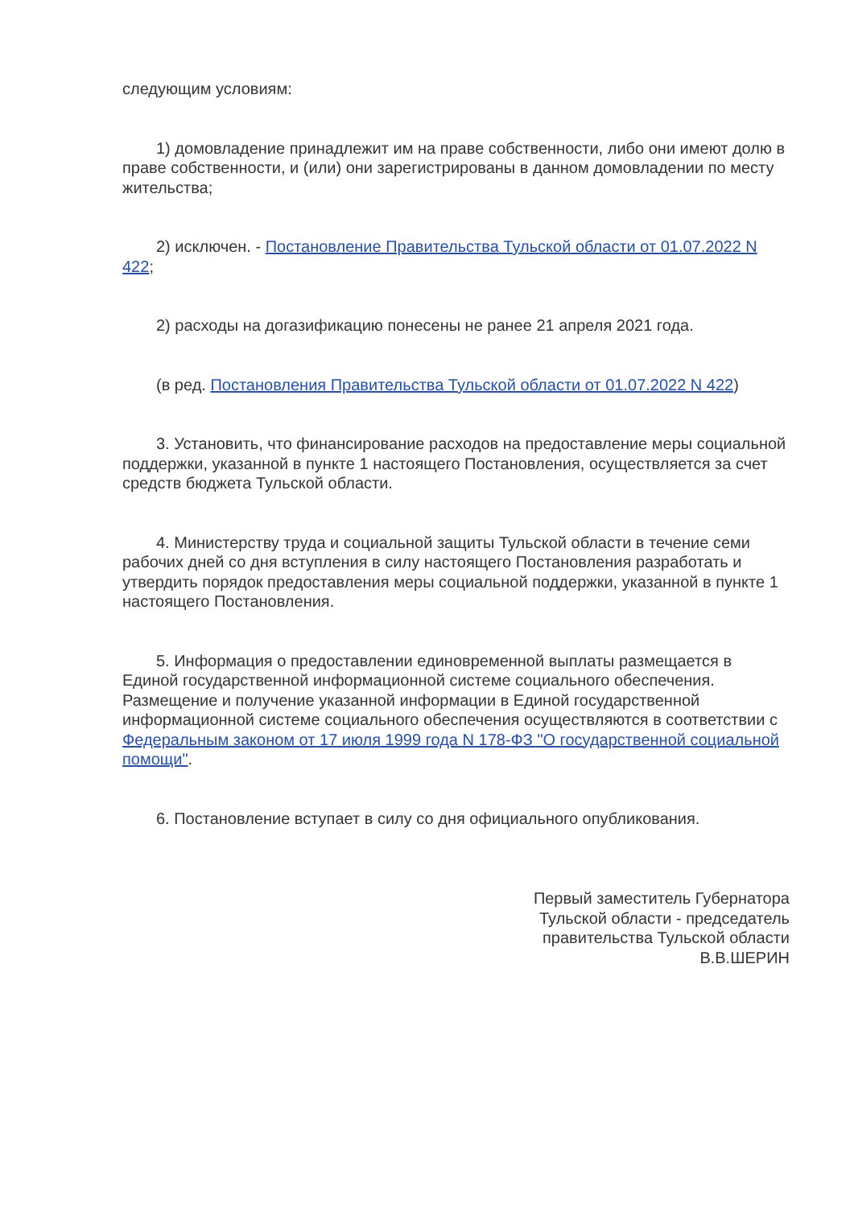следующим условиям:
1) домовладение принадлежит им на праве собственности, либо они имеют долю в праве собственности, и (или) они зарегистрированы в данном домовладении по месту жительства;
2) исключен. - Постановление Правительства Тульской области от 01.07.2022 N 422;
2) расходы на догазификацию понесены не ранее 21 апреля 2021 года.
(в ред. Постановления Правительства Тульской области от 01.07.2022 N 422)
3. Установить, что финансирование расходов на предоставление меры социальной поддержки, указанной в пункте 1 настоящего Постановления, осуществляется за счет средств бюджета Тульской области.
4. Министерству труда и социальной защиты Тульской области в течение семи рабочих дней со дня вступления в силу настоящего Постановления разработать и утвердить порядок предоставления меры социальной поддержки, указанной в пункте 1 настоящего Постановления.
5. Информация о предоставлении единовременной выплаты размещается в Единой государственной информационной системе социального обеспечения. Размещение и получение указанной информации в Единой государственной информационной системе социального обеспечения осуществляются в соответствии с Федеральным законом от 17 июля 1999 года N 178-ФЗ "О государственной социальной помощи".
6. Постановление вступает в силу со дня официального опубликования.
Первый заместитель Губернатора
Тульской области - председатель
правительства Тульской области
В.В.ШЕРИН